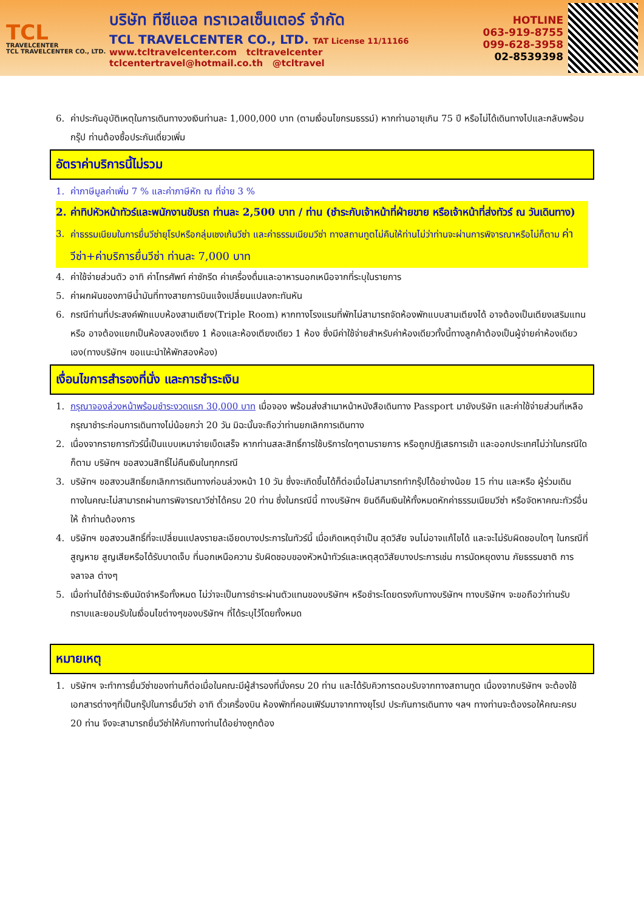TCL
TRAVELCENTER
TCL TRAVELCENTER CO., LTD.
บริษัท ทีซีแอล ทราเวลเซ็นเตอร์ จำกัด
TCL TRAVELCENTER CO., LTD. TAT License 11/11166
www.tcltravelcenter.com tcltravelcenter
tclcentertravel@hotmail.co.th @tcltravel
HOTLINE
063-919-8755
099-628-3958
02-8539398
6. ค่าประกันอุบัติเหตุในการเดินทางวงเงินท่านละ 1,000,000 บาท (ตามเงื่อนไขกรมธรรม์) หากท่านอายุเกิน 75 ปี หรือไม่ได้เดินทางไปและกลับพร้อมกรุ๊ป ท่านต้องซื้อประกันเดี่ยวเพิ่ม
อัตราค่าบริการนี้ไม่รวม
1. ค่าภาษีมูลค่าเพิ่ม 7 % และค่าภาษีหัก ณ ที่จ่าย 3 %
2. ค่าทิปหัวหน้าทัวร์และพนักงานขับรถ ท่านละ 2,500 บาท / ท่าน (ชำระกับเจ้าหน้าที่ฝ่ายขาย หรือเจ้าหน้าที่ส่งทัวร์ ณ วันเดินทาง)
3. ค่าธรรมเนียมในการยื่นวีซ่ายุโรปหรือกลุ่มเชงเก้นวีซ่า และค่าธรรมเนียมวีซ่า ทางสถานทูตไม่คืนให้ท่านไม่ว่าท่านจะผ่านการพิจารณาหรือไม่ก็ตาม ค่าวีซ่า+ค่าบริการยื่นวีซ่า ท่านละ 7,000 บาท
4. ค่าใช้จ่ายส่วนตัว อาทิ ค่าโทรศัพท์ ค่าซักรีด ค่าเครื่องดื่มและอาหารนอกเหนือจากที่ระบุในรายการ
5. ค่าผกผันของภาษีน้ำมันที่ทางสายการบินแจ้งเปลี่ยนแปลงกะทันหัน
6. กรณีท่านที่ประสงค์พักแบบห้องสามเตียง(Triple Room) หากทางโรงแรมที่พักไม่สามารถจัดห้องพักแบบสามเตียงได้ อาจต้องเป็นเตียงเสริมแทน หรือ อาจต้องแยกเป็นห้องสองเตียง 1 ห้องและห้องเตียงเดียว 1 ห้อง ซึ่งมีค่าใช้จ่ายสำหรับค่าห้องเดียวทั้งนี้ทางลูกค้าต้องเป็นผู้จ่ายค่าห้องเดียวเอง(ทางบริษัทฯ ขอแนะนำให้พักสองห้อง)
เงื่อนไขการสำรองที่นั่ง และการชำระเงิน
1. กรุณาจองล่วงหน้าพร้อมชำระงวดแรก 30,000 บาท เมื่อจอง พร้อมส่งสำเนาหน้าหนังสือเดินทาง Passport มายังบริษัท และค่าใช้จ่ายส่วนที่เหลือกรุณาชำระก่อนการเดินทางไม่น้อยกว่า 20 วัน มิฉะนั้นจะถือว่าท่านยกเลิกการเดินทาง
2. เนื่องจากรายการทัวร์นี้เป็นแบบเหมาจ่ายเบ็ดเสร็จ หากท่านสละสิทธิ์การใช้บริการใดๆตามรายการ หรือถูกปฏิเสธการเข้า และออกประเทศไม่ว่าในกรณีใดก็ตาม บริษัทฯ ขอสงวนสิทธิ์ไม่คืนเงินในทุกกรณี
3. บริษัทฯ ขอสงวนสิทธิ์ยกเลิกการเดินทางก่อนล่วงหน้า 10 วัน ซึ่งจะเกิดขึ้นได้ก็ต่อเมื่อไม่สามารถทำกรุ๊ปได้อย่างน้อย 15 ท่าน และหรือ ผู้ร่วมเดินทางในคณะไม่สามารถผ่านการพิจารณาวีซ่าได้ครบ 20 ท่าน ซึ่งในกรณีนี้ ทางบริษัทฯ ยินดีคืนเงินให้ทั้งหมดหักค่าธรรมเนียมวีซ่า หรือจัดหาคณะทัวร์อื่นให้ ถ้าท่านต้องการ
4. บริษัทฯ ขอสงวนสิทธิ์ที่จะเปลี่ยนแปลงรายละเอียดบางประการในทัวร์นี้ เมื่อเกิดเหตุจำเป็น สุดวิสัย จนไม่อาจแก้ไขได้ และจะไม่รับผิดชอบใดๆ ในกรณีที่สูญหาย สูญเสียหรือได้รับบาดเจ็บ ที่นอกเหนือความ รับผิดชอบของหัวหน้าทัวร์และเหตุสุดวิสัยบางประการเช่น การนัดหยุดงาน ภัยธรรมชาติ การจลาจล ต่างๆ
5. เมื่อท่านได้ชำระเงินมัดจำหรือทั้งหมด ไม่ว่าจะเป็นการชำระผ่านตัวแทนของบริษัทฯ หรือชำระโดยตรงกับทางบริษัทฯ ทางบริษัทฯ จะขอถือว่าท่านรับทราบและยอมรับในเงื่อนไขต่างๆของบริษัทฯ ที่ได้ระบุไว้โดยทั้งหมด
หมายเหตุ
1. บริษัทฯ จะทำการยื่นวีซ่าของท่านก็ต่อเมื่อในคณะมีผู้สำรองที่นั่งครบ 20 ท่าน และได้รับคิวการตอบรับจากทางสถานทูต เนื่องจากบริษัทฯ จะต้องใช้เอกสารต่างๆที่เป็นกรุ๊ปในการยื่นวีซ่า อาทิ ตั๋วเครื่องบิน ห้องพักที่คอนเฟิร์มมาจากทางยุโรป ประกันการเดินทาง ฯลฯ ทางท่านจะต้องรอให้คณะครบ 20 ท่าน จึงจะสามารถยื่นวีซ่าให้กับทางท่านได้อย่างถูกต้อง